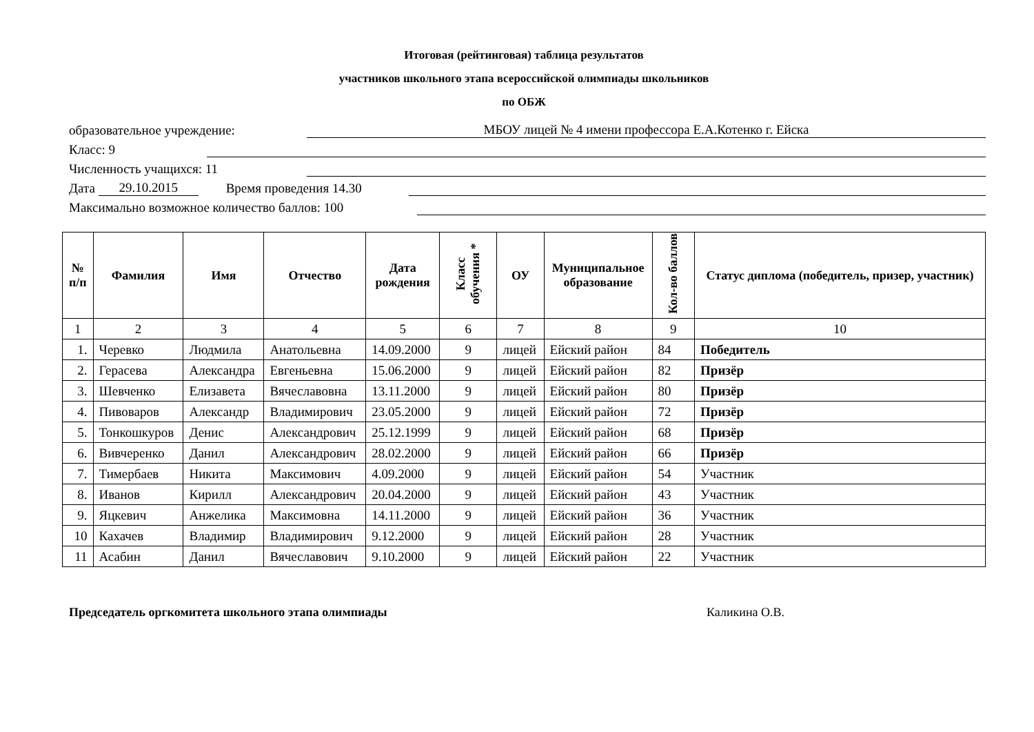Итоговая (рейтинговая) таблица результатов
участников школьного этапа всероссийской олимпиады школьников
по ОБЖ
образовательное учреждение: МБОУ лицей № 4 имени профессора Е.А.Котенко г. Ейска
Класс: 9
Численность учащихся: 11
Дата 29.10.2015 Время проведения 14.30
Максимально возможное количество баллов: 100
| № п/п | Фамилия | Имя | Отчество | Дата рождения | Класс обучения * | ОУ | Муниципальное образование | Кол-во баллов | Статус диплома (победитель, призер, участник) |
| --- | --- | --- | --- | --- | --- | --- | --- | --- | --- |
| 1 | 2 | 3 | 4 | 5 | 6 | 7 | 8 | 9 | 10 |
| 1. | Черевко | Людмила | Анатольевна | 14.09.2000 | 9 | лицей | Ейский район | 84 | Победитель |
| 2. | Герасева | Александра | Евгеньевна | 15.06.2000 | 9 | лицей | Ейский район | 82 | Призёр |
| 3. | Шевченко | Елизавета | Вячеславовна | 13.11.2000 | 9 | лицей | Ейский район | 80 | Призёр |
| 4. | Пивоваров | Александр | Владимирович | 23.05.2000 | 9 | лицей | Ейский район | 72 | Призёр |
| 5. | Тонкошкуров | Денис | Александрович | 25.12.1999 | 9 | лицей | Ейский район | 68 | Призёр |
| 6. | Вивчеренко | Данил | Александрович | 28.02.2000 | 9 | лицей | Ейский район | 66 | Призёр |
| 7. | Тимербаев | Никита | Максимович | 4.09.2000 | 9 | лицей | Ейский район | 54 | Участник |
| 8. | Иванов | Кирилл | Александрович | 20.04.2000 | 9 | лицей | Ейский район | 43 | Участник |
| 9. | Яцкевич | Анжелика | Максимовна | 14.11.2000 | 9 | лицей | Ейский район | 36 | Участник |
| 10 | Кахачев | Владимир | Владимирович | 9.12.2000 | 9 | лицей | Ейский район | 28 | Участник |
| 11 | Асабин | Данил | Вячеславович | 9.10.2000 | 9 | лицей | Ейский район | 22 | Участник |
Председатель оргкомитета школьного этапа олимпиады Каликина О.В.